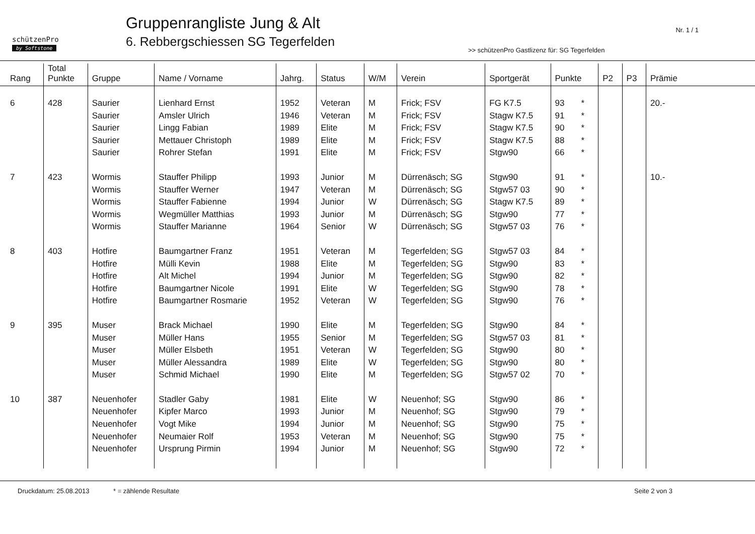schützenPro
by Softstone
Gruppenrangliste Jung & Alt
6. Rebbergschiessen SG Tegerfelden
Nr. 1 / 1
>> schützenPro Gastlizenz für: SG Tegerfelden
| Rang | Total Punkte | Gruppe | Name / Vorname | Jahrg. | Status | W/M | Verein | Sportgerät | Punkte | P2 | P3 | Prämie |
| --- | --- | --- | --- | --- | --- | --- | --- | --- | --- | --- | --- | --- |
| 6 | 428 | Saurier | Lienhard Ernst | 1952 | Veteran | M | Frick; FSV | FG K7.5 | 93 * | | | 20.- |
| | | Saurier | Amsler Ulrich | 1946 | Veteran | M | Frick; FSV | Stagw K7.5 | 91 * | | | |
| | | Saurier | Lingg Fabian | 1989 | Elite | M | Frick; FSV | Stagw K7.5 | 90 * | | | |
| | | Saurier | Mettauer Christoph | 1989 | Elite | M | Frick; FSV | Stagw K7.5 | 88 * | | | |
| | | Saurier | Rohrer Stefan | 1991 | Elite | M | Frick; FSV | Stgw90 | 66 * | | | |
| 7 | 423 | Wormis | Stauffer Philipp | 1993 | Junior | M | Dürrenäsch; SG | Stgw90 | 91 * | | | 10.- |
| | | Wormis | Stauffer Werner | 1947 | Veteran | M | Dürrenäsch; SG | Stgw57 03 | 90 * | | | |
| | | Wormis | Stauffer Fabienne | 1994 | Junior | W | Dürrenäsch; SG | Stagw K7.5 | 89 * | | | |
| | | Wormis | Wegmüller Matthias | 1993 | Junior | M | Dürrenäsch; SG | Stgw90 | 77 * | | | |
| | | Wormis | Stauffer Marianne | 1964 | Senior | W | Dürrenäsch; SG | Stgw57 03 | 76 * | | | |
| 8 | 403 | Hotfire | Baumgartner Franz | 1951 | Veteran | M | Tegerfelden; SG | Stgw57 03 | 84 * | | | |
| | | Hotfire | Mülli Kevin | 1988 | Elite | M | Tegerfelden; SG | Stgw90 | 83 * | | | |
| | | Hotfire | Alt Michel | 1994 | Junior | M | Tegerfelden; SG | Stgw90 | 82 * | | | |
| | | Hotfire | Baumgartner Nicole | 1991 | Elite | W | Tegerfelden; SG | Stgw90 | 78 * | | | |
| | | Hotfire | Baumgartner Rosmarie | 1952 | Veteran | W | Tegerfelden; SG | Stgw90 | 76 * | | | |
| 9 | 395 | Muser | Brack Michael | 1990 | Elite | M | Tegerfelden; SG | Stgw90 | 84 * | | | |
| | | Muser | Müller Hans | 1955 | Senior | M | Tegerfelden; SG | Stgw57 03 | 81 * | | | |
| | | Muser | Müller Elsbeth | 1951 | Veteran | W | Tegerfelden; SG | Stgw90 | 80 * | | | |
| | | Muser | Müller Alessandra | 1989 | Elite | W | Tegerfelden; SG | Stgw90 | 80 * | | | |
| | | Muser | Schmid Michael | 1990 | Elite | M | Tegerfelden; SG | Stgw57 02 | 70 * | | | |
| 10 | 387 | Neuenhofer | Stadler Gaby | 1981 | Elite | W | Neuenhof; SG | Stgw90 | 86 * | | | |
| | | Neuenhofer | Kipfer Marco | 1993 | Junior | M | Neuenhof; SG | Stgw90 | 79 * | | | |
| | | Neuenhofer | Vogt Mike | 1994 | Junior | M | Neuenhof; SG | Stgw90 | 75 * | | | |
| | | Neuenhofer | Neumaier Rolf | 1953 | Veteran | M | Neuenhof; SG | Stgw90 | 75 * | | | |
| | | Neuenhofer | Ursprung Pirmin | 1994 | Junior | M | Neuenhof; SG | Stgw90 | 72 * | | | |
Druckdatum: 25.08.2013 * = zählende Resultate Seite 2 von 3